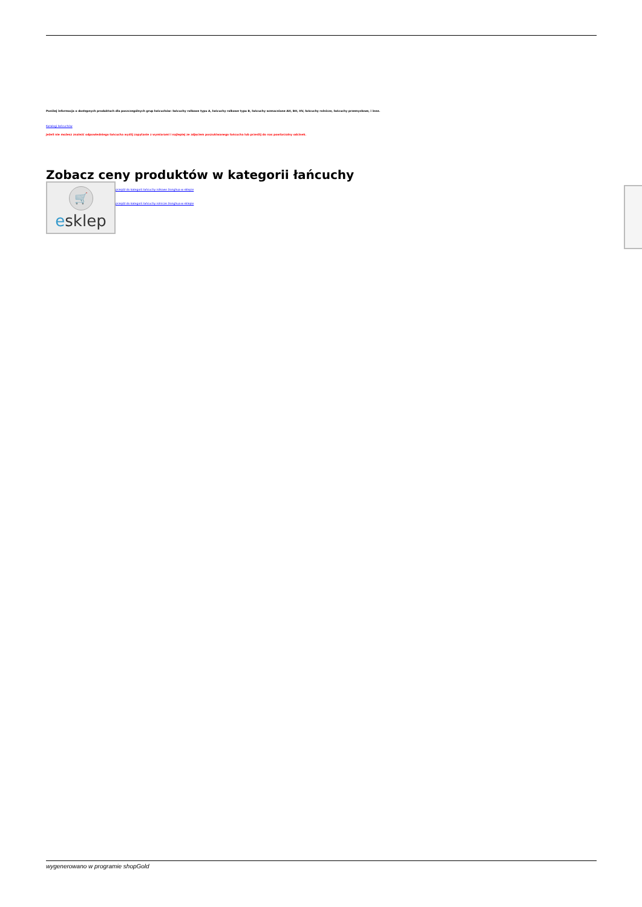Poniżej informacja o dostępnych produktach dla poszczególnych grup łańcuchów: łańcuchy rolkowe typu A, łańcuchy rolkowe typu B, łańcuchy wzmacniane AH, BH, HV, łańcuchy rolnicze, łańcuchy przemysłowe, i inne.
Katalogi łańcuchów
Jeżeli nie możesz znaleźć odpowiedniego łańcucha wyślij zapytanie z wymiarami i najlepiej ze zdjęciem poszukiwanego łańcucha lub prześlij do nas powtarzalny odcinek.
Zobacz ceny produktów w kategorii łańcuchy
🛒
esklep
przejdź do kategorii łańcuchy rolkowe Donghua w sklepie
przejdź do kategorii łańcuchy rolnicze Donghua w sklepie
wygenerowano w programie shopGold